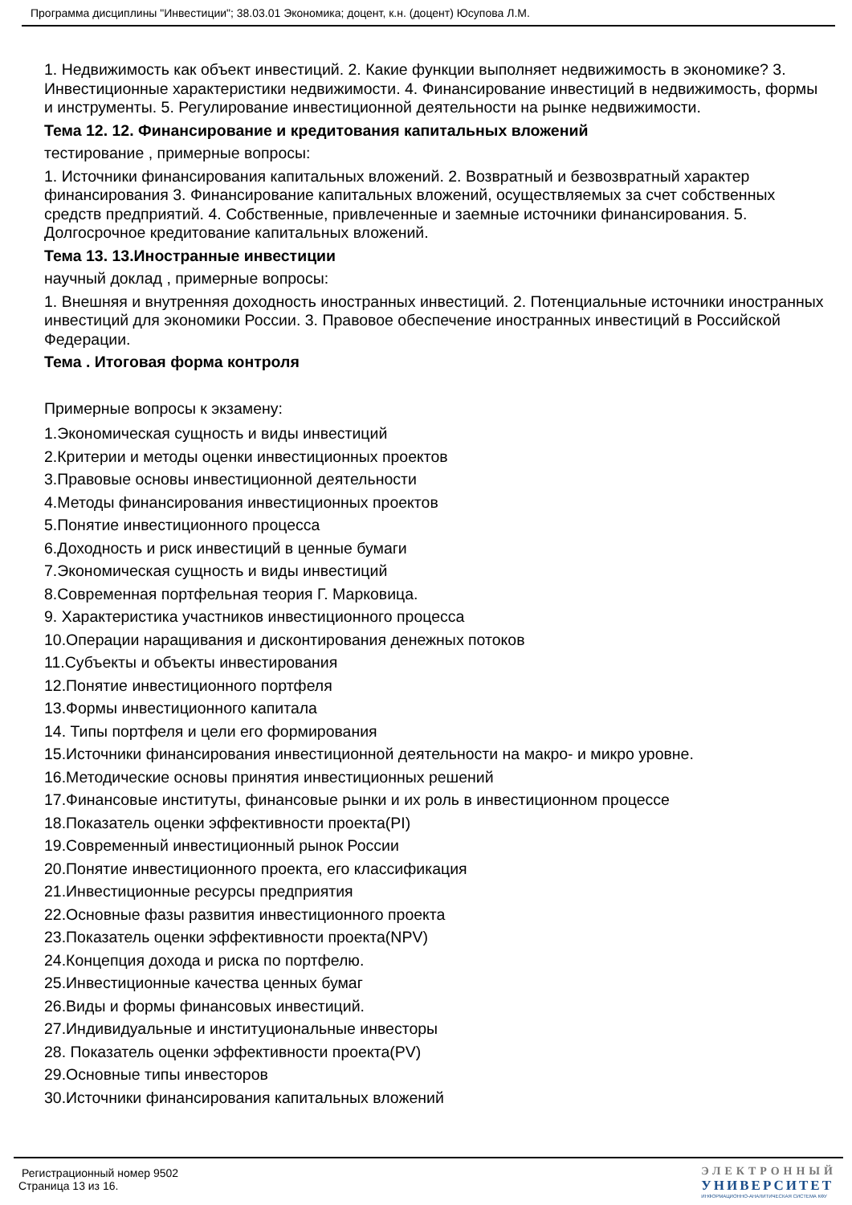Программа дисциплины "Инвестиции"; 38.03.01 Экономика; доцент, к.н. (доцент) Юсупова Л.М.
1. Недвижимость как объект инвестиций. 2. Какие функции выполняет недвижимость в экономике? 3. Инвестиционные характеристики недвижимости. 4. Финансирование инвестиций в недвижимость, формы и инструменты. 5. Регулирование инвестиционной деятельности на рынке недвижимости.
Тема 12. 12. Финансирование и кредитования капитальных вложений
тестирование , примерные вопросы:
1. Источники финансирования капитальных вложений. 2. Возвратный и безвозвратный характер финансирования 3. Финансирование капитальных вложений, осуществляемых за счет собственных средств предприятий. 4. Собственные, привлеченные и заемные источники финансирования. 5. Долгосрочное кредитование капитальных вложений.
Тема 13. 13.Иностранные инвестиции
научный доклад , примерные вопросы:
1. Внешняя и внутренняя доходность иностранных инвестиций. 2. Потенциальные источники иностранных инвестиций для экономики России. 3. Правовое обеспечение иностранных инвестиций в Российской Федерации.
Тема . Итоговая форма контроля
Примерные вопросы к экзамену:
1.Экономическая сущность и виды инвестиций
2.Критерии и методы оценки инвестиционных проектов
3.Правовые основы инвестиционной деятельности
4.Методы финансирования инвестиционных проектов
5.Понятие инвестиционного процесса
6.Доходность и риск инвестиций в ценные бумаги
7.Экономическая сущность и виды инвестиций
8.Современная портфельная теория Г. Марковица.
9. Характеристика участников инвестиционного процесса
10.Операции наращивания и дисконтирования денежных потоков
11.Субъекты и объекты инвестирования
12.Понятие инвестиционного портфеля
13.Формы инвестиционного капитала
14. Типы портфеля и цели его формирования
15.Источники финансирования инвестиционной деятельности на макро- и микро уровне.
16.Методические основы принятия инвестиционных решений
17.Финансовые институты, финансовые рынки и их роль в инвестиционном процессе
18.Показатель оценки эффективности проекта(PI)
19.Современный инвестиционный рынок России
20.Понятие инвестиционного проекта, его классификация
21.Инвестиционные ресурсы предприятия
22.Основные фазы развития инвестиционного проекта
23.Показатель оценки эффективности проекта(NPV)
24.Концепция дохода и риска по портфелю.
25.Инвестиционные качества ценных бумаг
26.Виды и формы финансовых инвестиций.
27.Индивидуальные и институциональные инвесторы
28. Показатель оценки эффективности проекта(PV)
29.Основные типы инвесторов
30.Источники финансирования капитальных вложений
Регистрационный номер 9502
Страница 13 из 16.
ЭЛЕКТРОННЫЙ
УНИВЕРСИТЕТ
ИНФОРМАЦИОННО-АНАЛИТИЧЕСКАЯ СИСТЕМА КФУ